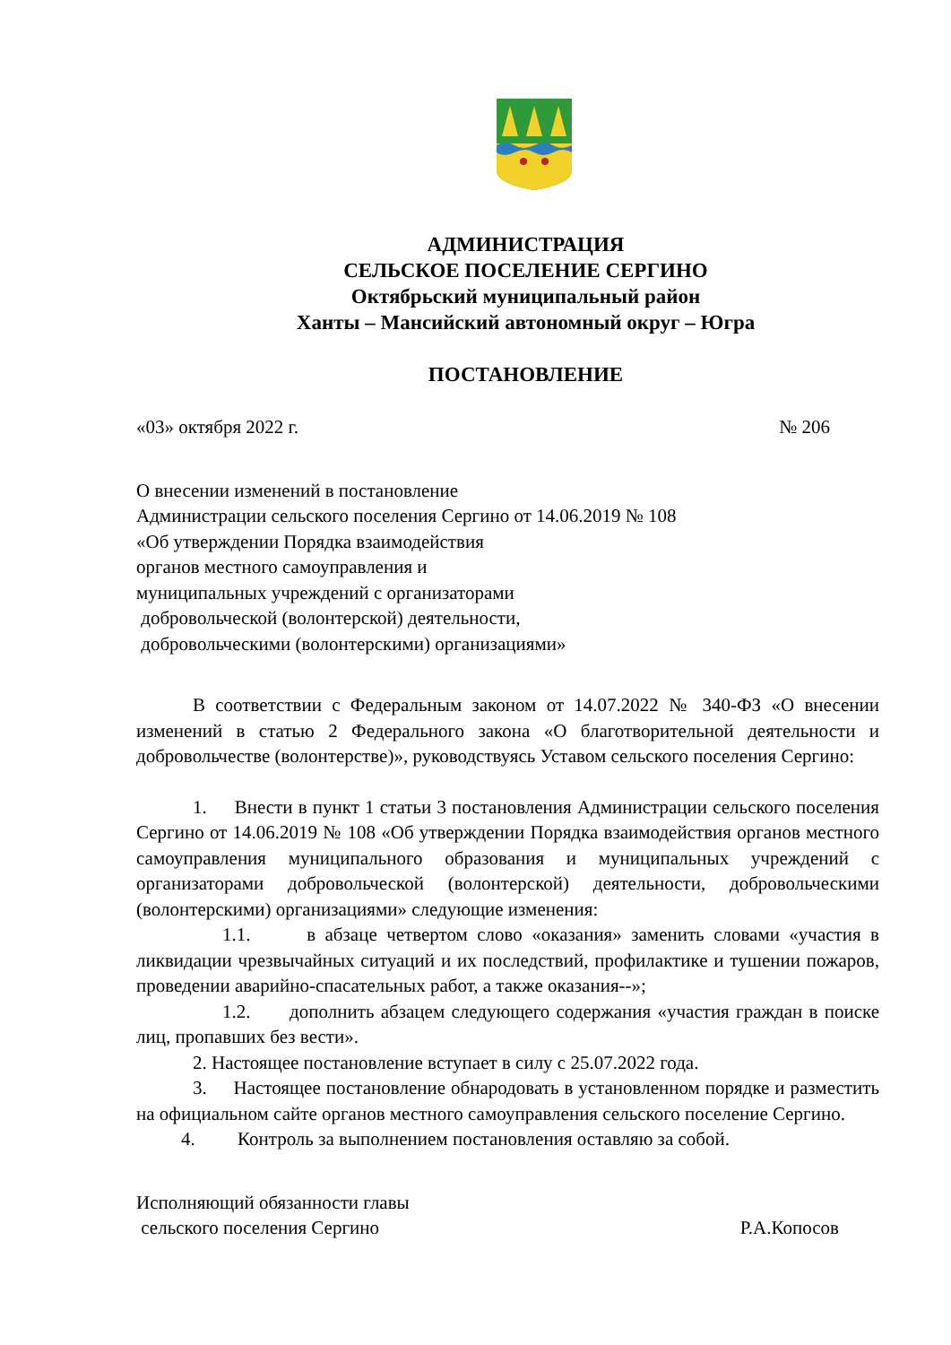АДМИНИСТРАЦИЯ
СЕЛЬСКОЕ ПОСЕЛЕНИЕ СЕРГИНО
Октябрьский муниципальный район
Ханты – Мансийский автономный округ – Югра
ПОСТАНОВЛЕНИЕ
«03» октября 2022 г. № 206
О внесении изменений в постановление
Администрации сельского поселения Сергино от 14.06.2019 № 108
«Об утверждении Порядка взаимодействия
органов местного самоуправления и
муниципальных учреждений с организаторами
добровольческой (волонтерской) деятельности,
добровольческими (волонтерскими) организациями»
В соответствии с Федеральным законом от 14.07.2022 № 340-ФЗ «О внесении изменений в статью 2 Федерального закона «О благотворительной деятельности и добровольчестве (волонтерстве)», руководствуясь Уставом сельского поселения Сергино:
1. Внести в пункт 1 статьи 3 постановления Администрации сельского поселения Сергино от 14.06.2019 № 108 «Об утверждении Порядка взаимодействия органов местного самоуправления муниципального образования и муниципальных учреждений с организаторами добровольческой (волонтерской) деятельности, добровольческими (волонтерскими) организациями» следующие изменения:
1.1. в абзаце четвертом слово «оказания» заменить словами «участия в ликвидации чрезвычайных ситуаций и их последствий, профилактике и тушении пожаров, проведении аварийно-спасательных работ, а также оказания--»;
1.2. дополнить абзацем следующего содержания «участия граждан в поиске лиц, пропавших без вести».
2. Настоящее постановление вступает в силу с 25.07.2022 года.
3. Настоящее постановление обнародовать в установленном порядке и разместить на официальном сайте органов местного самоуправления сельского поселение Сергино.
4. Контроль за выполнением постановления оставляю за собой.
Исполняющий обязанности главы
сельского поселения Сергино Р.А.Копосов